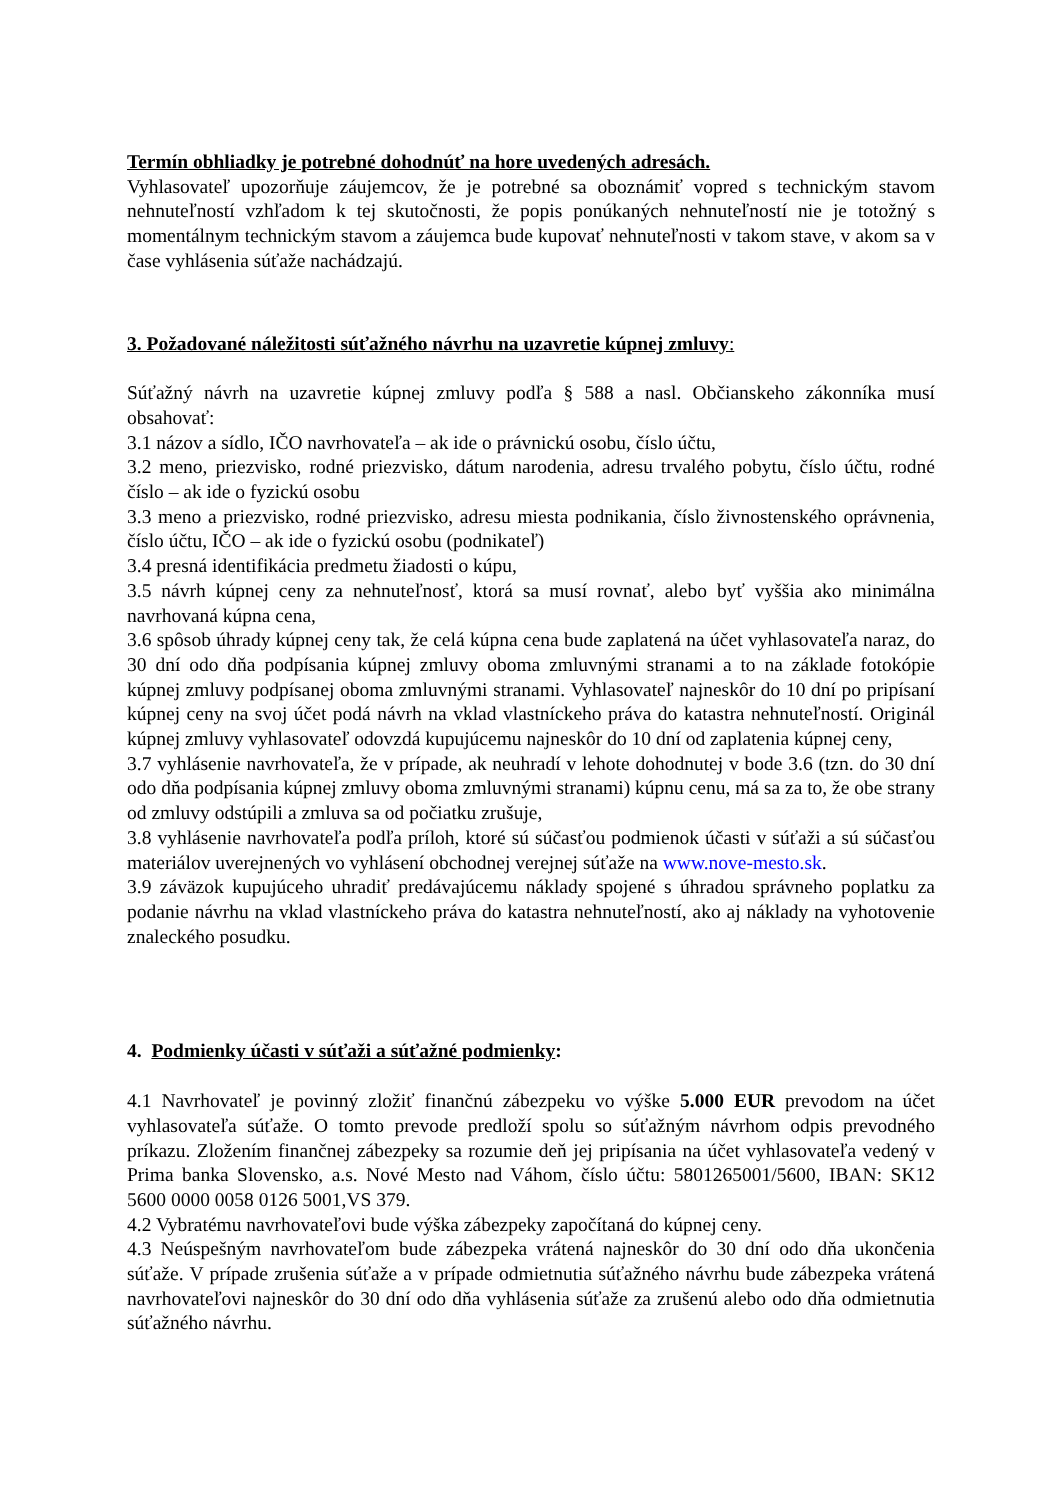Termín obhliadky je potrebné dohodnúť na hore uvedených adresách.
Vyhlasovateľ upozorňuje záujemcov, že je potrebné sa oboznámiť vopred s technickým stavom nehnuteľností vzhľadom k tej skutočnosti, že popis ponúkaných nehnuteľností nie je totožný s momentálnym technickým stavom a záujemca bude kupovať nehnuteľnosti v takom stave, v akom sa v čase vyhlásenia súťaže nachádzajú.
3. Požadované náležitosti súťažného návrhu na uzavretie kúpnej zmluvy:
Súťažný návrh na uzavretie kúpnej zmluvy podľa § 588 a nasl. Občianskeho zákonníka musí obsahovať:
3.1 názov a sídlo, IČO navrhovateľa – ak ide o právnickú osobu, číslo účtu,
3.2 meno, priezvisko, rodné priezvisko, dátum narodenia, adresu trvalého pobytu, číslo účtu, rodné číslo – ak ide o fyzickú osobu
3.3 meno a priezvisko, rodné priezvisko, adresu miesta podnikania, číslo živnostenského oprávnenia, číslo účtu, IČO – ak ide o fyzickú osobu (podnikateľ)
3.4 presná identifikácia predmetu žiadosti o kúpu,
3.5 návrh kúpnej ceny za nehnuteľnosť, ktorá sa musí rovnať, alebo byť vyššia ako minimálna navrhovaná kúpna cena,
3.6 spôsob úhrady kúpnej ceny tak, že celá kúpna cena bude zaplatená na účet vyhlasovateľa naraz, do 30 dní odo dňa podpísania kúpnej zmluvy oboma zmluvnými stranami a to na základe fotokópie kúpnej zmluvy podpísanej oboma zmluvnými stranami. Vyhlasovateľ najneskôr do 10 dní po pripísaní kúpnej ceny na svoj účet podá návrh na vklad vlastníckeho práva do katastra nehnuteľností. Originál kúpnej zmluvy vyhlasovateľ odovzdá kupujúcemu najneskôr do 10 dní od zaplatenia kúpnej ceny,
3.7 vyhlásenie navrhovateľa, že v prípade, ak neuhradí v lehote dohodnutej v bode 3.6 (tzn. do 30 dní odo dňa podpísania kúpnej zmluvy oboma zmluvnými stranami) kúpnu cenu, má sa za to, že obe strany od zmluvy odstúpili a zmluva sa od počiatku zrušuje,
3.8 vyhlásenie navrhovateľa podľa príloh, ktoré sú súčasťou podmienok účasti v súťaži a sú súčasťou materiálov uverejnených vo vyhlásení obchodnej verejnej súťaže na www.nove-mesto.sk.
3.9 záväzok kupujúceho uhradiť predávajúcemu náklady spojené s úhradou správneho poplatku za podanie návrhu na vklad vlastníckeho práva do katastra nehnuteľností, ako aj náklady na vyhotovenie znaleckého posudku.
4. Podmienky účasti v súťaži a súťažné podmienky:
4.1 Navrhovateľ je povinný zložiť finančnú zábezpeku vo výške 5.000 EUR prevodom na účet vyhlasovateľa súťaže. O tomto prevode predloží spolu so súťažným návrhom odpis prevodného príkazu. Zložením finančnej zábezpeky sa rozumie deň jej pripísania na účet vyhlasovateľa vedený v Prima banka Slovensko, a.s. Nové Mesto nad Váhom, číslo účtu: 5801265001/5600, IBAN: SK12 5600 0000 0058 0126 5001,VS 379.
4.2 Vybratému navrhovateľovi bude výška zábezpeky započítaná do kúpnej ceny.
4.3 Neúspešným navrhovateľom bude zábezpeka vrátená najneskôr do 30 dní odo dňa ukončenia súťaže. V prípade zrušenia súťaže a v prípade odmietnutia súťažného návrhu bude zábezpeka vrátená navrhovateľovi najneskôr do 30 dní odo dňa vyhlásenia súťaže za zrušenú alebo odo dňa odmietnutia súťažného návrhu.